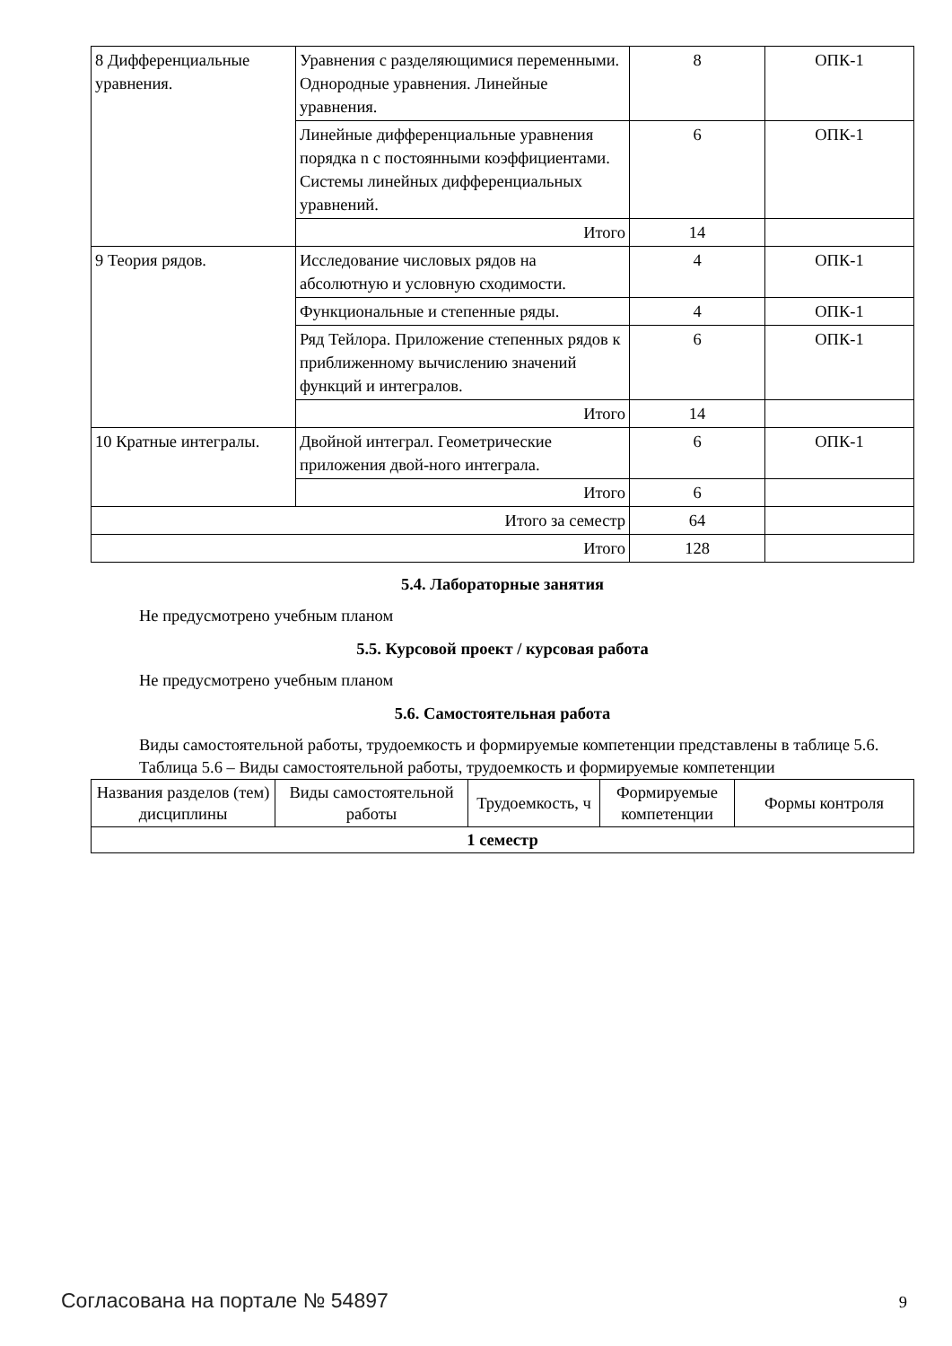| 8 Дифференциальные уравнения. | Уравнения с разделяющимися переменными. Однородные уравнения. Линейные уравнения. | 8 | ОПК-1 |
| | Линейные дифференциальные уравнения порядка n с постоянными коэффициентами. Системы линейных дифференциальных уравнений. | 6 | ОПК-1 |
| | Итого | 14 | |
| 9 Теория рядов. | Исследование числовых рядов на абсолютную и условную сходимости. | 4 | ОПК-1 |
| | Функциональные и степенные ряды. | 4 | ОПК-1 |
| | Ряд Тейлора. Приложение степенных рядов к приближенному вычислению значений функций и интегралов. | 6 | ОПК-1 |
| | Итого | 14 | |
| 10 Кратные интегралы. | Двойной интеграл. Геометрические приложения двой-ного интеграла. | 6 | ОПК-1 |
| | Итого | 6 | |
| Итого за семестр | | 64 | |
| Итого | | 128 | |
5.4. Лабораторные занятия
Не предусмотрено учебным планом
5.5. Курсовой проект / курсовая работа
Не предусмотрено учебным планом
5.6. Самостоятельная работа
Виды самостоятельной работы, трудоемкость и формируемые компетенции представлены в таблице 5.6.
Таблица 5.6 – Виды самостоятельной работы, трудоемкость и формируемые компетенции
| Названия разделов (тем) дисциплины | Виды самостоятельной работы | Трудоемкость, ч | Формируемые компетенции | Формы контроля |
| --- | --- | --- | --- | --- |
| 1 семестр | | | | |
Согласована на портале № 54897 9